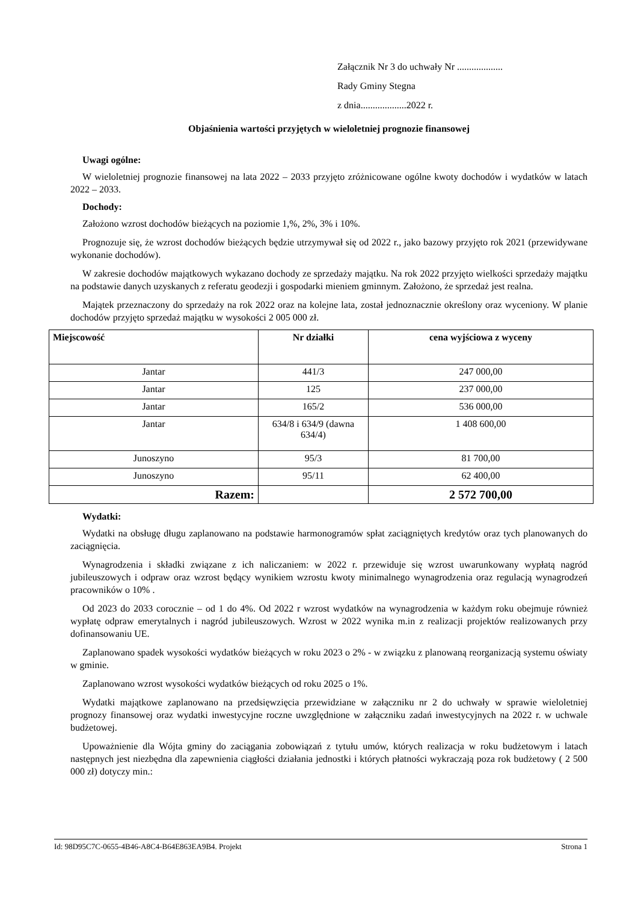Załącznik Nr 3 do uchwały Nr ...................
Rady Gminy Stegna
z dnia...................2022 r.
Objaśnienia wartości przyjętych w wieloletniej prognozie finansowej
Uwagi ogólne:
W wieloletniej prognozie finansowej na lata 2022 – 2033 przyjęto zróżnicowane ogólne kwoty dochodów i wydatków w latach 2022 – 2033.
Dochody:
Założono wzrost dochodów bieżących na poziomie 1,%, 2%, 3% i 10%.
Prognozuje się, że wzrost dochodów bieżących będzie utrzymywał się od 2022 r., jako bazowy przyjęto rok 2021 (przewidywane wykonanie dochodów).
W zakresie dochodów majątkowych wykazano dochody ze sprzedaży majątku. Na rok 2022 przyjęto wielkości sprzedaży majątku na podstawie danych uzyskanych z referatu geodezji i gospodarki mieniem gminnym. Założono, że sprzedaż jest realna.
Majątek przeznaczony do sprzedaży na rok 2022 oraz na kolejne lata, został jednoznacznie określony oraz wyceniony. W planie dochodów przyjęto sprzedaż majątku w wysokości 2 005 000 zł.
| Miejscowość | Nr działki | cena wyjściowa z wyceny |
| --- | --- | --- |
| Jantar | 441/3 | 247 000,00 |
| Jantar | 125 | 237 000,00 |
| Jantar | 165/2 | 536 000,00 |
| Jantar | 634/8 i 634/9 (dawna 634/4) | 1 408 600,00 |
| Junoszyno | 95/3 | 81 700,00 |
| Junoszyno | 95/11 | 62 400,00 |
| Razem: | | 2 572 700,00 |
Wydatki:
Wydatki na obsługę długu zaplanowano na podstawie harmonogramów spłat zaciągniętych kredytów oraz tych planowanych do zaciągnięcia.
Wynagrodzenia i składki związane z ich naliczaniem: w 2022 r. przewiduje się wzrost uwarunkowany wypłatą nagród jubileuszowych i odpraw oraz wzrost będący wynikiem wzrostu kwoty minimalnego wynagrodzenia oraz regulacją wynagrodzeń pracowników o 10% .
Od 2023 do 2033 corocznie – od 1 do 4%. Od 2022 r wzrost wydatków na wynagrodzenia w każdym roku obejmuje również wypłatę odpraw emerytalnych i nagród jubileuszowych. Wzrost w 2022 wynika m.in z realizacji projektów realizowanych przy dofinansowaniu UE.
Zaplanowano spadek wysokości wydatków bieżących w roku 2023 o 2% - w związku z planowaną reorganizacją systemu oświaty w gminie.
Zaplanowano wzrost wysokości wydatków bieżących od roku 2025 o 1%.
Wydatki majątkowe zaplanowano na przedsięwzięcia przewidziane w załączniku nr 2 do uchwały w sprawie wieloletniej prognozy finansowej oraz wydatki inwestycyjne roczne uwzględnione w załączniku zadań inwestycyjnych na 2022 r. w uchwale budżetowej.
Upoważnienie dla Wójta gminy do zaciągania zobowiązań z tytułu umów, których realizacja w roku budżetowym i latach następnych jest niezbędna dla zapewnienia ciągłości działania jednostki i których płatności wykraczają poza rok budżetowy ( 2 500 000 zł) dotyczy min.:
Id: 98D95C7C-0655-4B46-A8C4-B64E863EA9B4. Projekt Strona 1